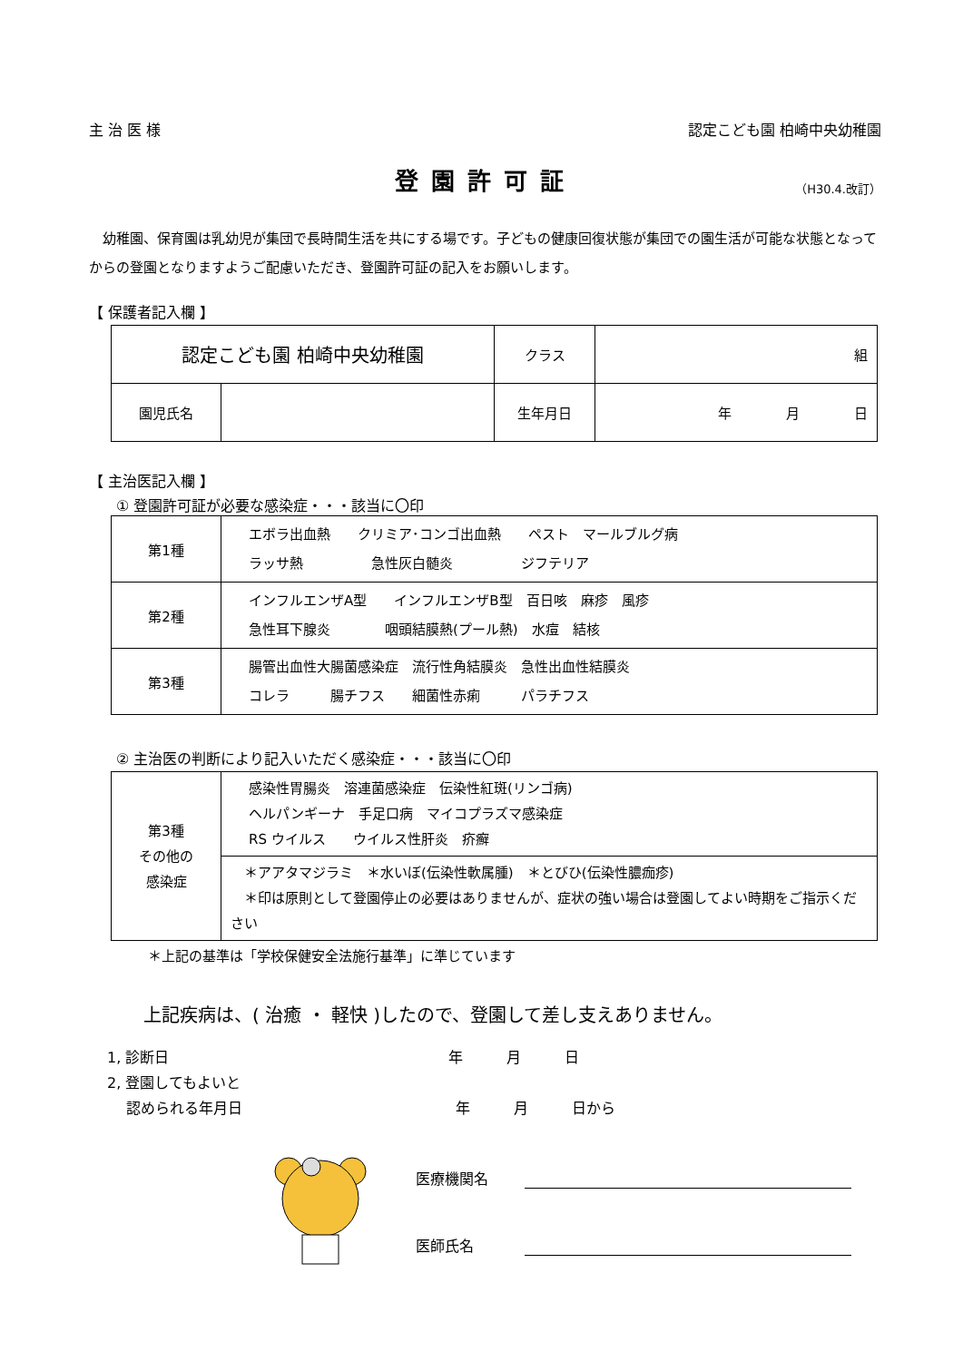主 治 医 様 認定こども園 柏崎中央幼稚園
登園許可証
（H30.4.改訂）
　幼稚園、保育園は乳幼児が集団で長時間生活を共にする場です。子どもの健康回復状態が集団での園生活が可能な状態となってからの登園となりますようご配慮いただき、登園許可証の記入をお願いします。
【 保護者記入欄 】
| 認定こども園 柏崎中央幼稚園 | | クラス | 組 |
| 園児氏名 | | 生年月日 | 年 月 日 |
【 主治医記入欄 】
① 登園許可証が必要な感染症・・・該当に〇印
| 第1種 | エボラ出血熱 クリミア･コンゴ出血熱 ペスト マールブルグ病 ラッサ熱 急性灰白髄炎 ジフテリア |
| 第2種 | インフルエンザA型 インフルエンザB型 百日咳 麻疹 風疹 急性耳下腺炎 咽頭結膜熱(プール熱) 水痘 結核 |
| 第3種 | 腸管出血性大腸菌感染症 流行性角結膜炎 急性出血性結膜炎 コレラ 腸チフス 細菌性赤痢 パラチフス |
② 主治医の判断により記入いただく感染症・・・該当に〇印
| 第3種 その他の 感染症 | 感染性胃腸炎 溶連菌感染症 伝染性紅斑(リンゴ病) ヘルパンギーナ 手足口病 マイコプラズマ感染症 RS ウイルス ウイルス性肝炎 疥癬 |
| | ＊アアタマジラミ ＊水いぼ(伝染性軟属腫) ＊とびひ(伝染性膿痂疹) ＊印は原則として登園停止の必要はありませんが、症状の強い場合は登園してよい時期をご指示ください |
＊上記の基準は「学校保健安全法施行基準」に準じています
上記疾病は、( 治癒 ・ 軽快 )したので、登園して差し支えありません。
1, 診断日 年　　　月　　　日
2, 登園してもよいと
　 認められる年月日 年　　　月　　　日から
医療機関名
医師氏名